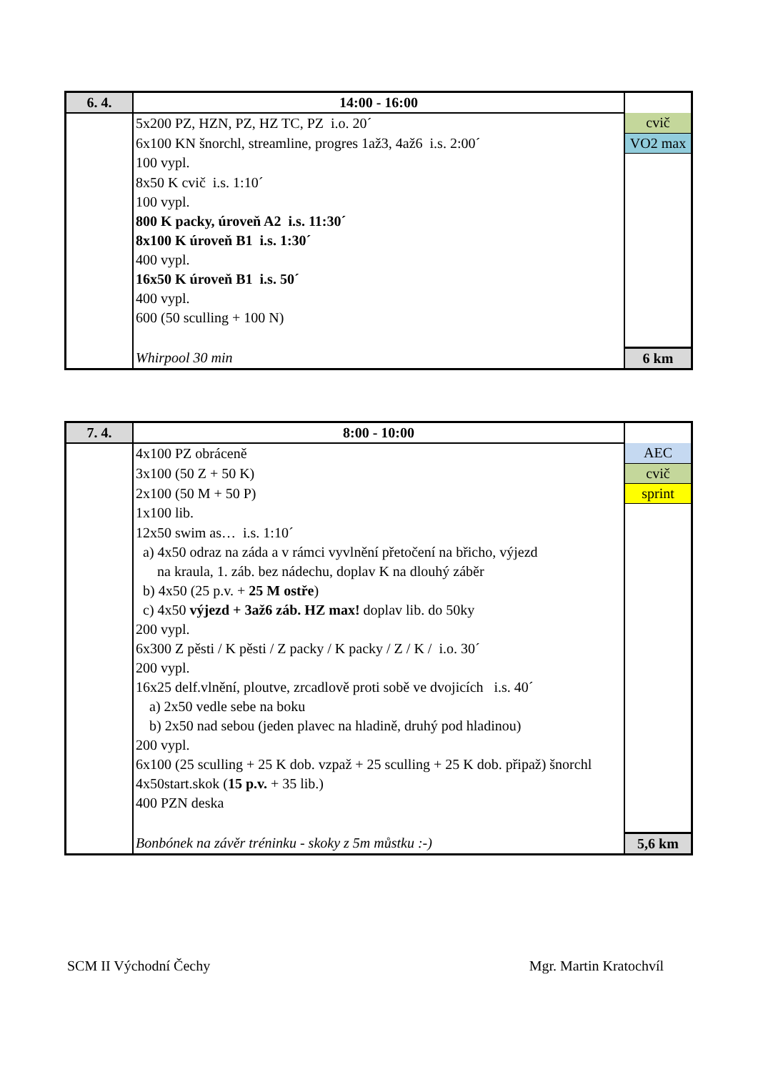| 6. 4. | 14:00 - 16:00 | |
| | 5x200 PZ, HZN, PZ, HZ TC, PZ i.o. 20´ | cvič |
| | 6x100 KN šnorchl, streamline, progres 1až3, 4až6 i.s. 2:00´ | VO2 max |
| | 100 vypl. | |
| | 8x50 K cvič i.s. 1:10´ | |
| | 100 vypl. | |
| | 800 K packy, úroveň A2 i.s. 11:30´ | |
| | 8x100 K úroveň B1 i.s. 1:30´ | |
| | 400 vypl. | |
| | 16x50 K úroveň B1 i.s. 50´ | |
| | 400 vypl. | |
| | 600 (50 sculling + 100 N) | |
| | Whirpool 30 min | 6 km |
| 7. 4. | 8:00 - 10:00 | |
| | 4x100 PZ obráceně | AEC |
| | 3x100 (50 Z + 50 K) | cvič |
| | 2x100 (50 M + 50 P) | sprint |
| | 1x100 lib. | |
| | 12x50 swim as… i.s. 1:10´ | |
| | a) 4x50 odraz na záda a v rámci vyvlnění přetočení na břicho, výjezd | |
| | na kraula, 1. záb. bez nádechu, doplav K na dlouhý záběr | |
| | b) 4x50 (25 p.v. + 25 M ostře ) | |
| | c) 4x50 výjezd + 3až6 záb. HZ max! doplav lib. do 50ky | |
| | 200 vypl. | |
| | 6x300 Z pěsti / K pěsti / Z packy / K packy / Z / K / i.o. 30´ | |
| | 200 vypl. | |
| | 16x25 delf.vlnění, ploutve, zrcadlově proti sobě ve dvojicích i.s. 40´ | |
| | a) 2x50 vedle sebe na boku | |
| | b) 2x50 nad sebou (jeden plavec na hladině, druhý pod hladinou) | |
| | 200 vypl. | |
| | 6x100 (25 sculling + 25 K dob. vzpaž + 25 sculling + 25 K dob. připaž) šnorchl | |
| | 4x50start.skok ( 15 p.v. + 35 lib.) | |
| | 400 PZN deska | |
| | Bonbónek na závěr tréninku - skoky z 5m můstku :-) | 5,6 km |
SCM II Východní Čechy Mgr. Martin Kratochvíl